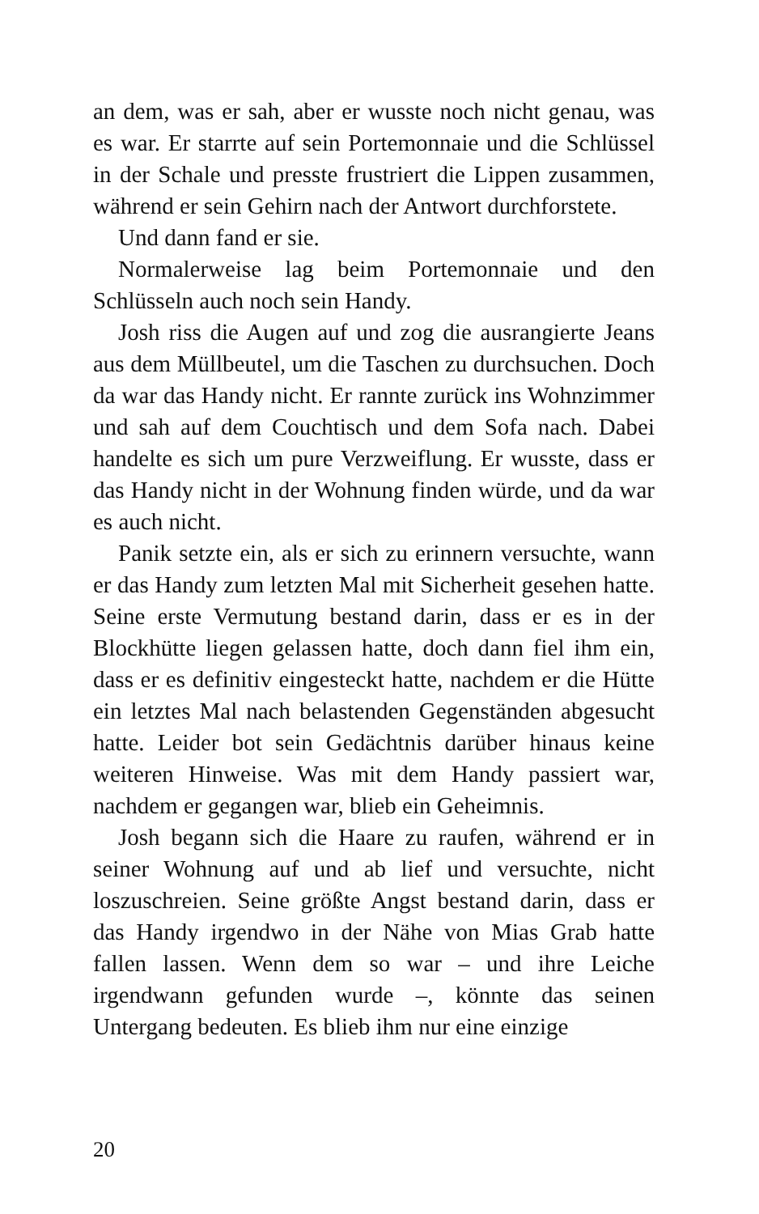an dem, was er sah, aber er wusste noch nicht genau, was es war. Er starrte auf sein Portemonnaie und die Schlüssel in der Schale und presste frustriert die Lippen zusammen, während er sein Gehirn nach der Antwort durchforstete.
Und dann fand er sie.
Normalerweise lag beim Portemonnaie und den Schlüsseln auch noch sein Handy.
Josh riss die Augen auf und zog die ausrangierte Jeans aus dem Müllbeutel, um die Taschen zu durchsuchen. Doch da war das Handy nicht. Er rannte zurück ins Wohnzimmer und sah auf dem Couchtisch und dem Sofa nach. Dabei handelte es sich um pure Verzweiflung. Er wusste, dass er das Handy nicht in der Wohnung finden würde, und da war es auch nicht.
Panik setzte ein, als er sich zu erinnern versuchte, wann er das Handy zum letzten Mal mit Sicherheit gesehen hatte. Seine erste Vermutung bestand darin, dass er es in der Blockhütte liegen gelassen hatte, doch dann fiel ihm ein, dass er es definitiv eingesteckt hatte, nachdem er die Hütte ein letztes Mal nach belastenden Gegenständen abgesucht hatte. Leider bot sein Gedächt­nis darüber hinaus keine weiteren Hinweise. Was mit dem Handy passiert war, nachdem er gegangen war, blieb ein Geheimnis.
Josh begann sich die Haare zu raufen, während er in seiner Wohnung auf und ab lief und versuchte, nicht loszuschreien. Seine größte Angst bestand darin, dass er das Handy irgendwo in der Nähe von Mias Grab hatte fallen lassen. Wenn dem so war – und ihre Leiche irgendwann gefunden wurde –, könnte das seinen Untergang bedeuten. Es blieb ihm nur eine einzige
20